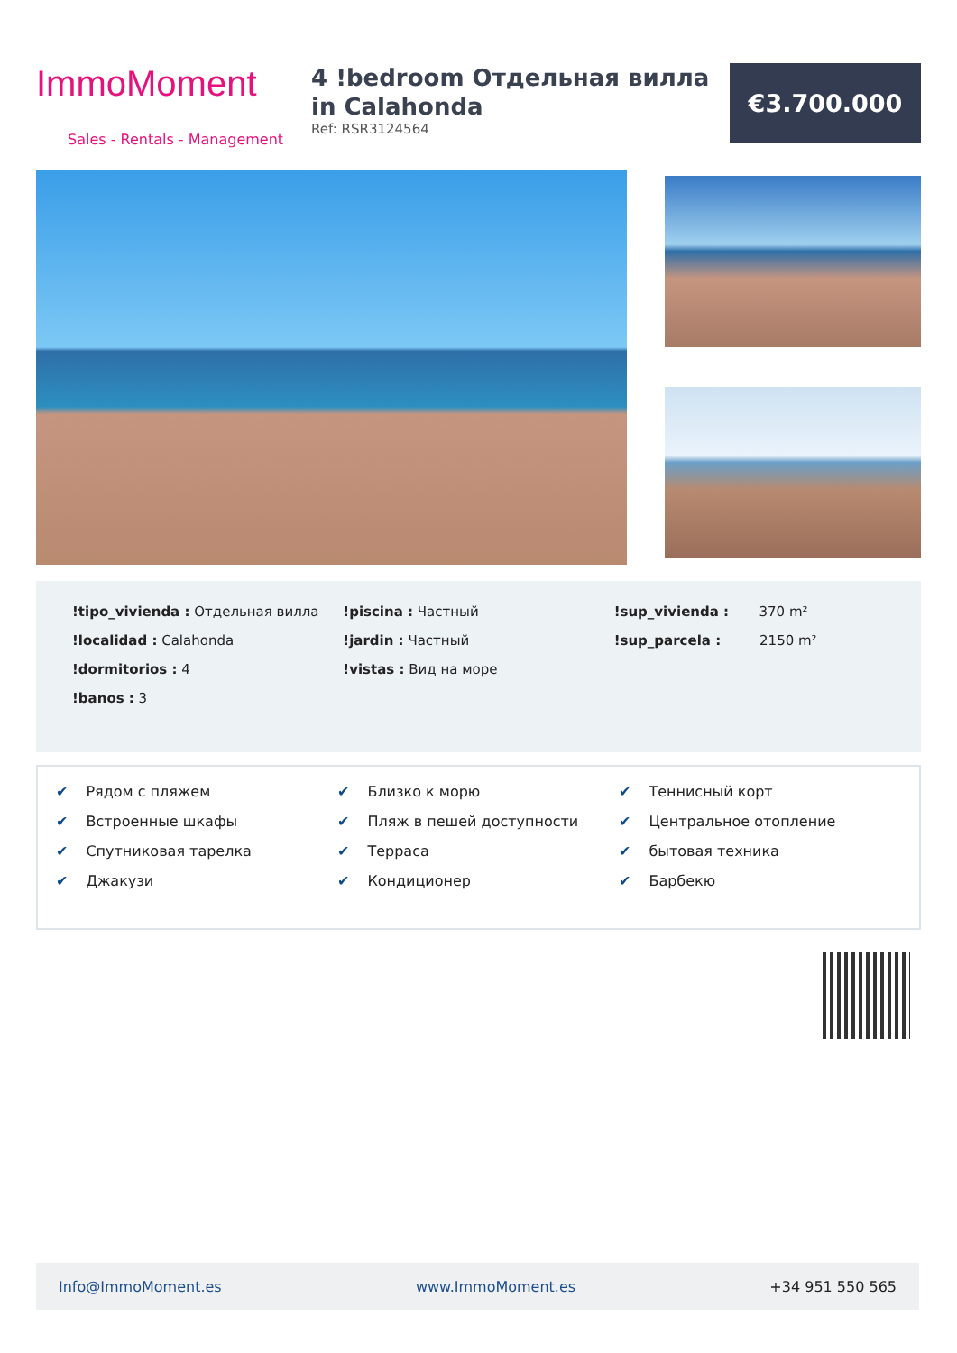ImmoMoment
Sales - Rentals - Management
4 !bedroom Отдельная вилла in Calahonda
Ref: RSR3124564
€3.700.000
!tipo_vivienda : Отдельная вилла
!localidad : Calahonda
!dormitorios : 4
!banos : 3
!piscina : Частный
!jardin : Частный
!vistas : Вид на море
!sup_vivienda : 370 m²
!sup_parcela : 2150 m²
✔ Рядом с пляжем
✔ Встроенные шкафы
✔ Спутниковая тарелка
✔ Джакузи
✔ Близко к морю
✔ Пляж в пешей доступности
✔ Терраса
✔ Кондиционер
✔ Теннисный корт
✔ Центральное отопление
✔ бытовая техника
✔ Барбекю
Info@ImmoMoment.es www.ImmoMoment.es +34 951 550 565